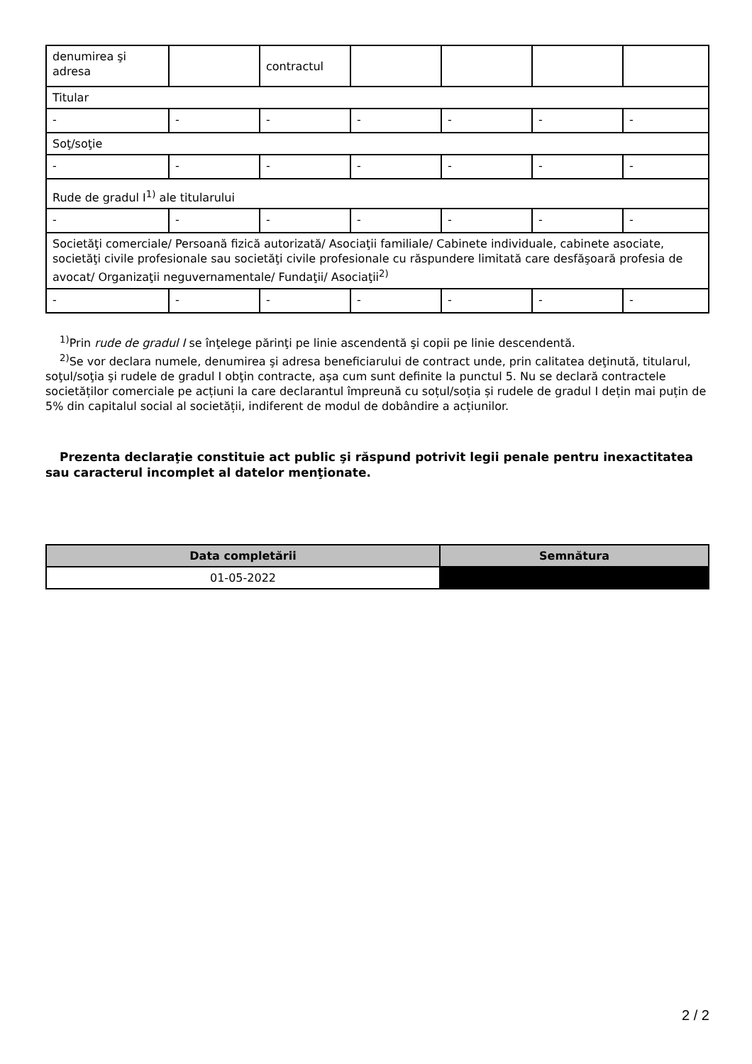| denumirea şi adresa | | contractul | | | | |
| Titular | | | | | | |
| - | - | - | - | - | - | - |
| Soţ/soţie | | | | | | |
| - | - | - | - | - | - | - |
| Rude de gradul I<sup>1)</sup> ale titularului | | | | | | |
| - | - | - | - | - | - | - |
| Societăţi comerciale/ Persoană fizică autorizată/ Asociaţii familiale/ Cabinete individuale, cabinete asociate, societăţi civile profesionale sau societăţi civile profesionale cu răspundere limitată care desfăşoară profesia de avocat/ Organizaţii neguvernamentale/ Fundaţii/ Asociaţii<sup>2)</sup> | | | | | | |
| - | - | - | - | - | - | - |
<sup>1)</sup> Prin rude de gradul I se înţelege părinţi pe linie ascendentă şi copii pe linie descendentă.
<sup>2)</sup> Se vor declara numele, denumirea şi adresa beneficiarului de contract unde, prin calitatea deţinută, titularul, soţul/soţia şi rudele de gradul I obţin contracte, aşa cum sunt definite la punctul 5. Nu se declară contractele societăților comerciale pe acțiuni la care declarantul împreună cu soțul/soția și rudele de gradul I dețin mai puțin de 5% din capitalul social al societății, indiferent de modul de dobândire a acțiunilor.
Prezenta declaraţie constituie act public şi răspund potrivit legii penale pentru inexactitatea sau caracterul incomplet al datelor menţionate.
| Data completării | Semnătura |
| --- | --- |
| 01-05-2022 | |
2 / 2